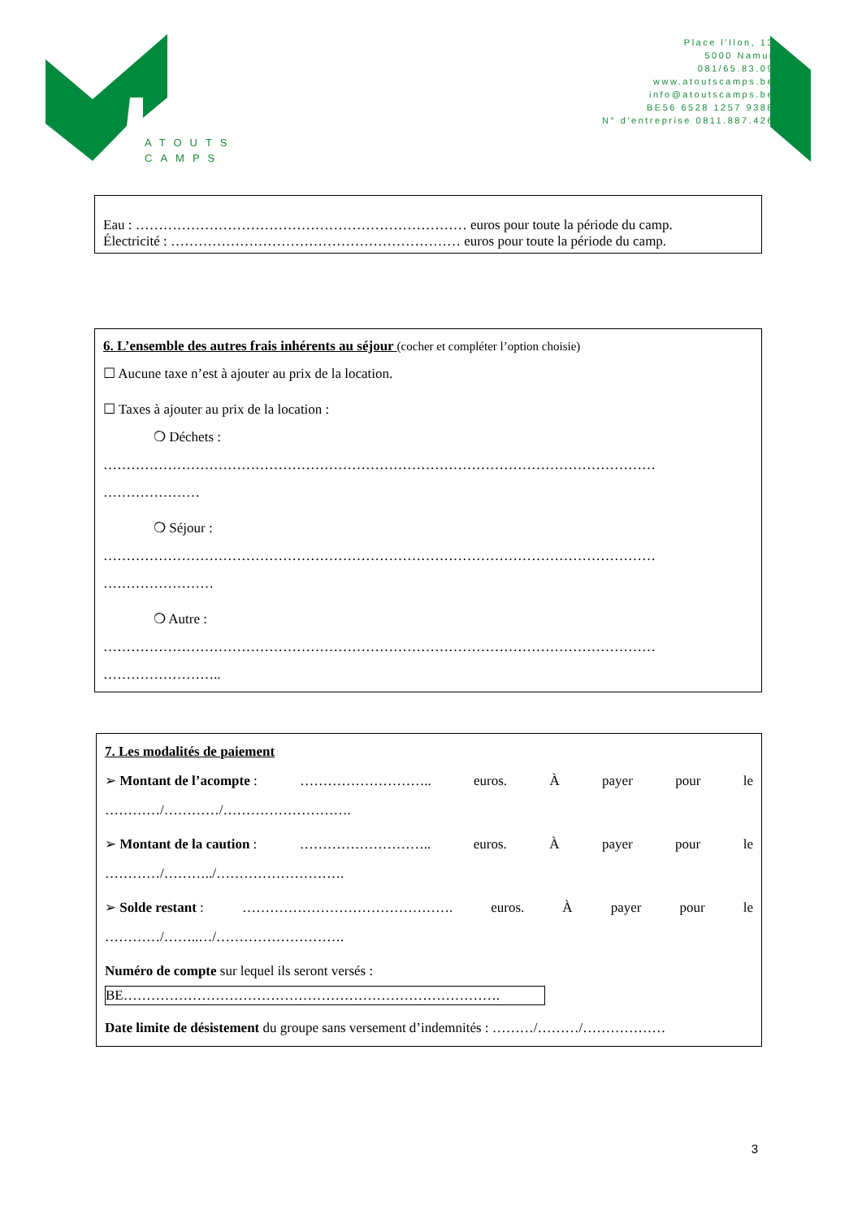Place l'Ilon, 13
5000 Namur
081/65.83.09
www.atoutscamps.be
info@atoutscamps.be
BE56 6528 1257 9388
N° d'entreprise 0811.887.426
ATOUTS
CAMPS
Eau : ……………………………………………………………… euros pour toute la période du camp.
Électricité : ……………………………………………………… euros pour toute la période du camp.
6. L’ensemble des autres frais inhérents au séjour (cocher et compléter l’option choisie)
☐ Aucune taxe n’est à ajouter au prix de la location.
☐ Taxes à ajouter au prix de la location :
❍ Déchets :
…………………………………………………………………………………………………………
…………………
❍ Séjour :
…………………………………………………………………………………………………………
……………………
❍ Autre :
…………………………………………………………………………………………………………
……………………..
7. Les modalités de paiement
➢ Montant de l’acompte : ……………………….. euros. À payer pour le
…………/…………/……………………….
➢ Montant de la caution : ……………………….. euros. À payer pour le
…………/………../……………………….
➢ Solde restant : ………………………………………. euros. À payer pour le
…………/……..…/……………………….
Numéro de compte sur lequel ils seront versés :
BE……………………………………………………………………….
Date limite de désistement du groupe sans versement d’indemnités : ………/………/………………
3